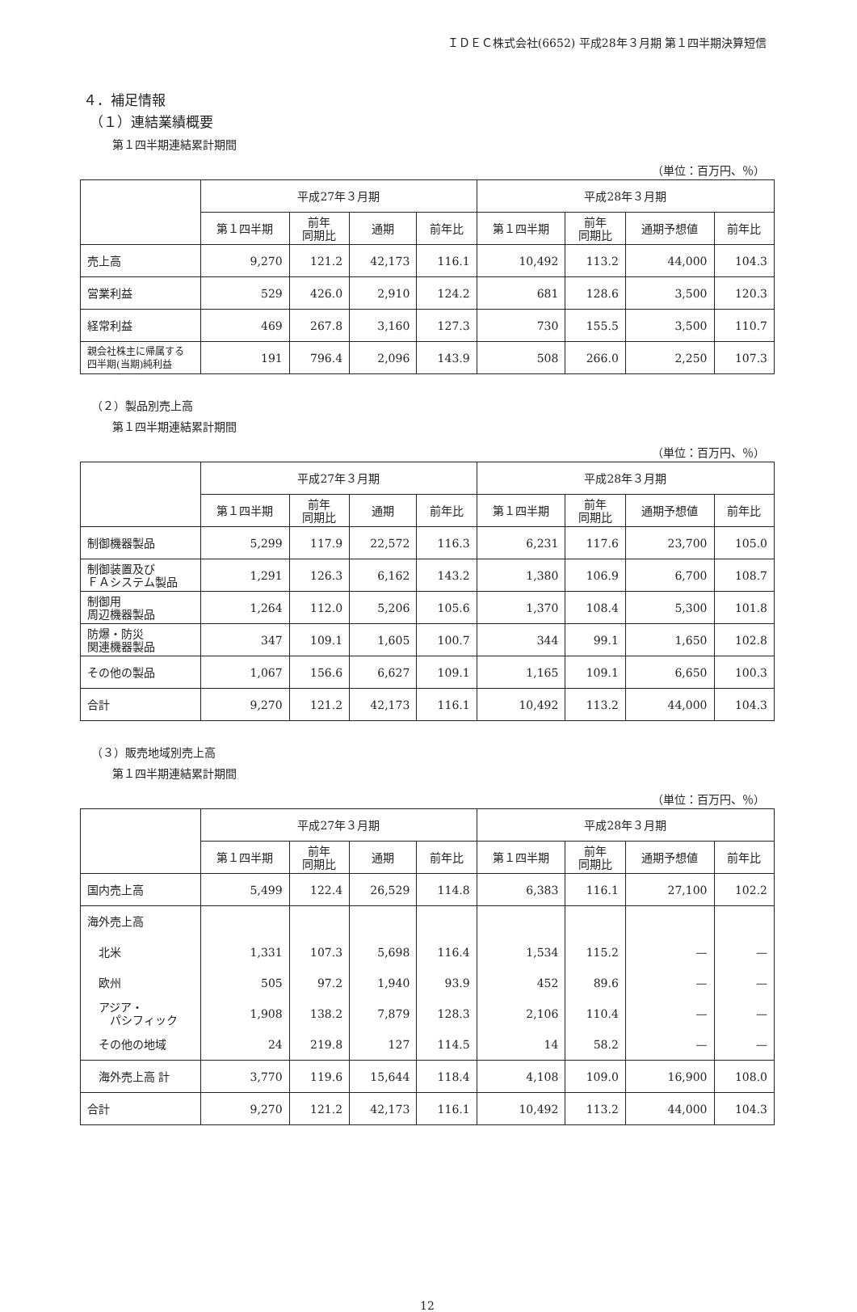ＩＤＥＣ株式会社(6652) 平成28年３月期 第１四半期決算短信
４．補足情報
（１）連結業績概要
第１四半期連結累計期間
（単位：百万円、％）
| | 平成27年３月期 | | | | 平成28年３月期 | | | |
| --- | --- | --- | --- | --- | --- | --- | --- | --- |
| | 第１四半期 | 前年 同期比 | 通期 | 前年比 | 第１四半期 | 前年 同期比 | 通期予想値 | 前年比 |
| 売上高 | 9,270 | 121.2 | 42,173 | 116.1 | 10,492 | 113.2 | 44,000 | 104.3 |
| 営業利益 | 529 | 426.0 | 2,910 | 124.2 | 681 | 128.6 | 3,500 | 120.3 |
| 経常利益 | 469 | 267.8 | 3,160 | 127.3 | 730 | 155.5 | 3,500 | 110.7 |
| 親会社株主に帰属する 四半期(当期)純利益 | 191 | 796.4 | 2,096 | 143.9 | 508 | 266.0 | 2,250 | 107.3 |
（２）製品別売上高
第１四半期連結累計期間
（単位：百万円、％）
| | 平成27年３月期 | | | | 平成28年３月期 | | | |
| --- | --- | --- | --- | --- | --- | --- | --- | --- |
| | 第１四半期 | 前年 同期比 | 通期 | 前年比 | 第１四半期 | 前年 同期比 | 通期予想値 | 前年比 |
| 制御機器製品 | 5,299 | 117.9 | 22,572 | 116.3 | 6,231 | 117.6 | 23,700 | 105.0 |
| 制御装置及び ＦＡシステム製品 | 1,291 | 126.3 | 6,162 | 143.2 | 1,380 | 106.9 | 6,700 | 108.7 |
| 制御用 周辺機器製品 | 1,264 | 112.0 | 5,206 | 105.6 | 1,370 | 108.4 | 5,300 | 101.8 |
| 防爆・防災 関連機器製品 | 347 | 109.1 | 1,605 | 100.7 | 344 | 99.1 | 1,650 | 102.8 |
| その他の製品 | 1,067 | 156.6 | 6,627 | 109.1 | 1,165 | 109.1 | 6,650 | 100.3 |
| 合計 | 9,270 | 121.2 | 42,173 | 116.1 | 10,492 | 113.2 | 44,000 | 104.3 |
（３）販売地域別売上高
第１四半期連結累計期間
（単位：百万円、％）
| | 平成27年３月期 | | | | 平成28年３月期 | | | |
| --- | --- | --- | --- | --- | --- | --- | --- | --- |
| | 第１四半期 | 前年 同期比 | 通期 | 前年比 | 第１四半期 | 前年 同期比 | 通期予想値 | 前年比 |
| 国内売上高 | 5,499 | 122.4 | 26,529 | 114.8 | 6,383 | 116.1 | 27,100 | 102.2 |
| 海外売上高 | | | | | | | | |
| 北米 | 1,331 | 107.3 | 5,698 | 116.4 | 1,534 | 115.2 | — | — |
| 欧州 | 505 | 97.2 | 1,940 | 93.9 | 452 | 89.6 | — | — |
| アジア・ パシフィック | 1,908 | 138.2 | 7,879 | 128.3 | 2,106 | 110.4 | — | — |
| その他の地域 | 24 | 219.8 | 127 | 114.5 | 14 | 58.2 | — | — |
| 海外売上高 計 | 3,770 | 119.6 | 15,644 | 118.4 | 4,108 | 109.0 | 16,900 | 108.0 |
| 合計 | 9,270 | 121.2 | 42,173 | 116.1 | 10,492 | 113.2 | 44,000 | 104.3 |
12